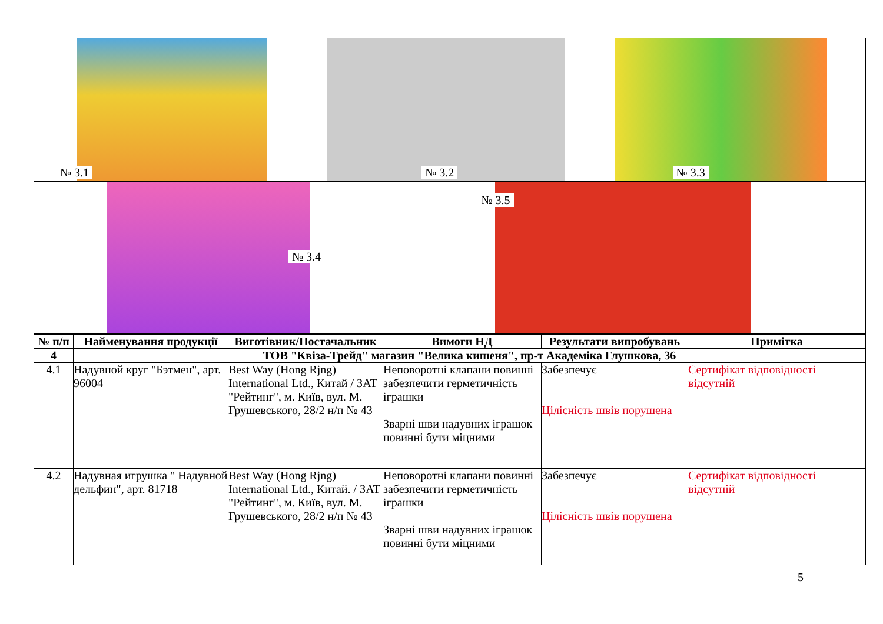| № 3.1 | № 3.2 | № 3.3 |
| № 3.4 | № 3.5 |
| № п/п | Найменування продукції | Виготівник/Постачальник | Вимоги НД | Результати випробувань | Примітка |
| --- | --- | --- | --- | --- | --- |
| 4 | ТОВ "Квіза-Трейд" магазин "Велика кишеня", пр-т Академіка Глушкова, 36 | | | | |
| 4.1 | Надувной круг "Бэтмен", арт. 96004 | Best Way (Hong Rjng) International Ltd., Китай / ЗАТ "Рейтинг", м. Київ, вул. М. Грушевського, 28/2 н/п № 43 | Неповоротні клапани повинні забезпечити герметичність іграшки Зварні шви надувних іграшок повинні бути міцними | Забезпечує Цілісність швів порушена | Сертифікат відповідності відсутній |
| 4.2 | Надувная игрушка " Надувной дельфин", арт. 81718 | Best Way (Hong Rjng) International Ltd., Китай. / ЗАТ "Рейтинг", м. Київ, вул. М. Грушевського, 28/2 н/п № 43 | Неповоротні клапани повинні забезпечити герметичність іграшки Зварні шви надувних іграшок повинні бути міцними | Забезпечує Цілісність швів порушена | Сертифікат відповідності відсутній |
5